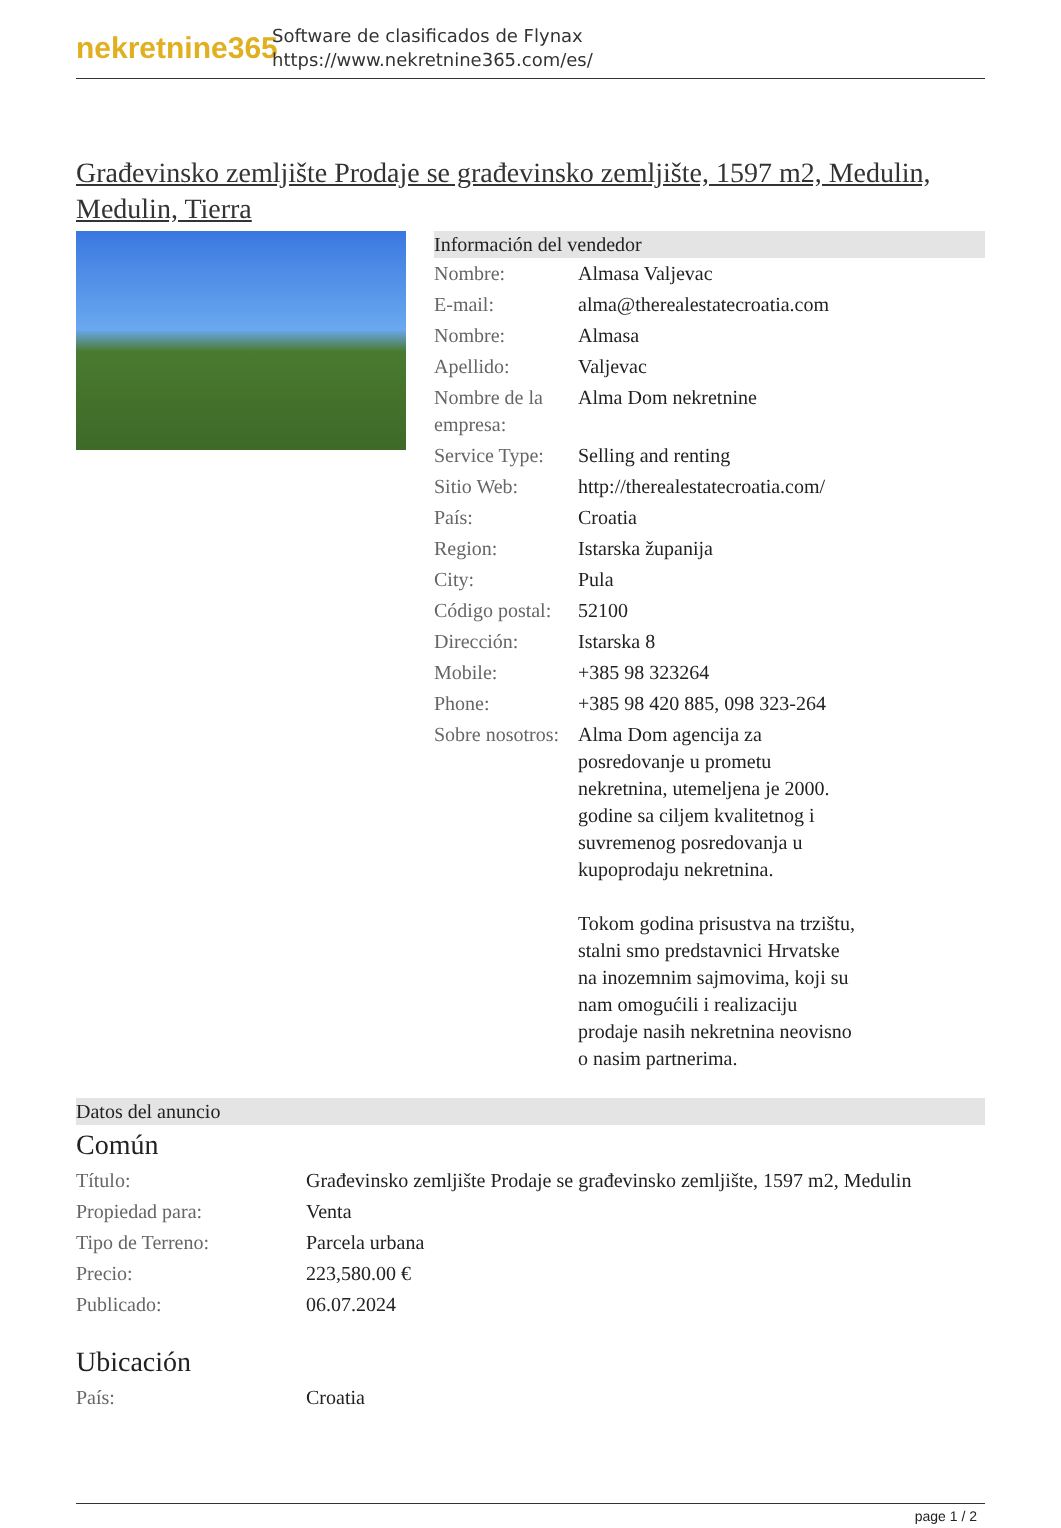nekretnine365
Software de clasificados de Flynax
https://www.nekretnine365.com/es/
Građevinsko zemljište Prodaje se građevinsko zemljište, 1597 m2, Medulin, Medulin, Tierra
Información del vendedor
| Nombre: | Almasa Valjevac |
| E-mail: | alma@therealestatecroatia.com |
| Nombre: | Almasa |
| Apellido: | Valjevac |
| Nombre de la empresa: | Alma Dom nekretnine |
| Service Type: | Selling and renting |
| Sitio Web: | http://therealestatecroatia.com/ |
| País: | Croatia |
| Region: | Istarska županija |
| City: | Pula |
| Código postal: | 52100 |
| Dirección: | Istarska 8 |
| Mobile: | +385 98 323264 |
| Phone: | +385 98 420 885, 098 323-264 |
| Sobre nosotros: | Alma Dom agencija za posredovanje u prometu nekretnina, utemeljena je 2000. godine sa ciljem kvalitetnog i suvremenog posredovanja u kupoprodaju nekretnina. Tokom godina prisustva na trzištu, stalni smo predstavnici Hrvatske na inozemnim sajmovima, koji su nam omogućili i realizaciju prodaje nasih nekretnina neovisno o nasim partnerima. |
Datos del anuncio
Común
| Título: | Građevinsko zemljište Prodaje se građevinsko zemljište, 1597 m2, Medulin |
| Propiedad para: | Venta |
| Tipo de Terreno: | Parcela urbana |
| Precio: | 223,580.00 € |
| Publicado: | 06.07.2024 |
Ubicación
| País: | Croatia |
page 1 / 2